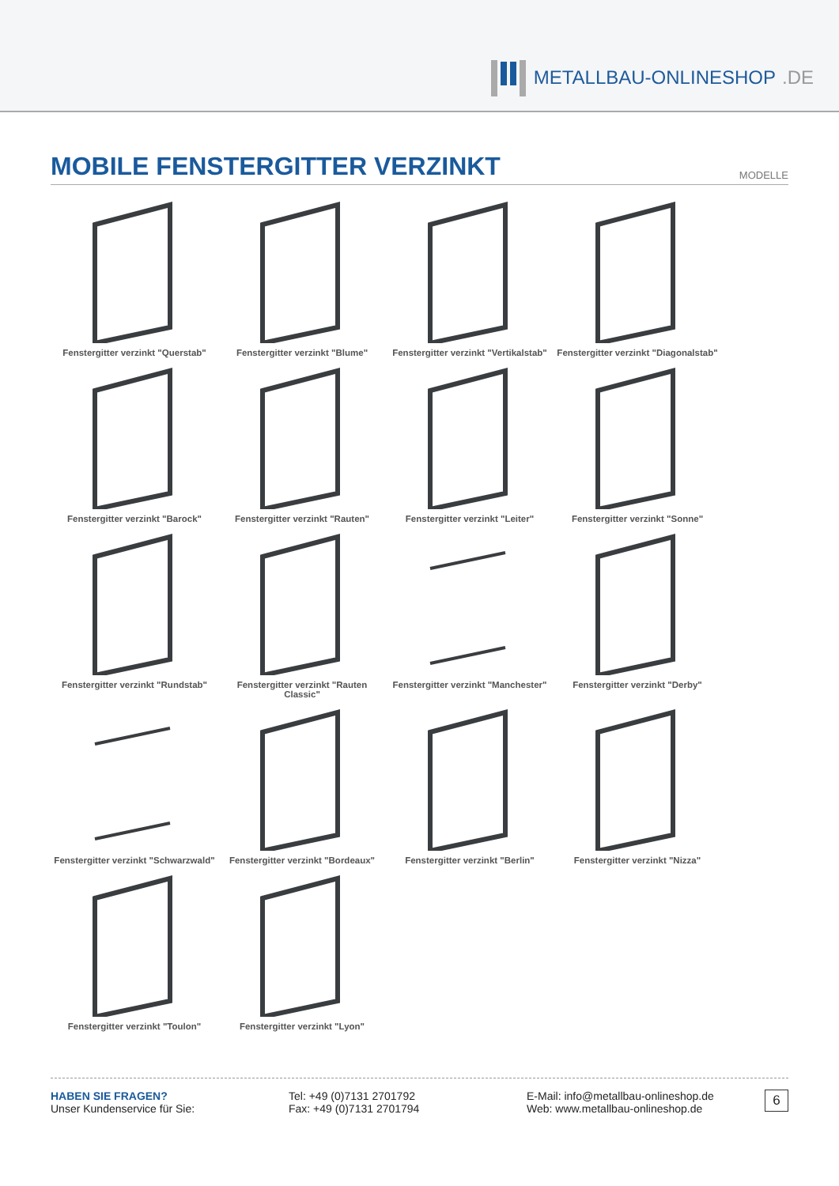METALLBAU-ONLINESHOP.DE
MOBILE FENSTERGITTER VERZINKT
MODELLE
Fenstergitter verzinkt "Querstab"
Fenstergitter verzinkt "Blume"
Fenstergitter verzinkt "Vertikalstab"
Fenstergitter verzinkt "Diagonalstab"
Fenstergitter verzinkt "Barock"
Fenstergitter verzinkt "Rauten"
Fenstergitter verzinkt "Leiter"
Fenstergitter verzinkt "Sonne"
Fenstergitter verzinkt "Rundstab"
Fenstergitter verzinkt "Rauten Classic"
Fenstergitter verzinkt "Manchester"
Fenstergitter verzinkt "Derby"
Fenstergitter verzinkt "Schwarzwald"
Fenstergitter verzinkt "Bordeaux"
Fenstergitter verzinkt "Berlin"
Fenstergitter verzinkt "Nizza"
Fenstergitter verzinkt "Toulon"
Fenstergitter verzinkt "Lyon"
HABEN SIE FRAGEN?
Unser Kundenservice für Sie:
Tel: +49 (0)7131 2701792
Fax: +49 (0)7131 2701794
E-Mail: info@metallbau-onlineshop.de
Web: www.metallbau-onlineshop.de
6